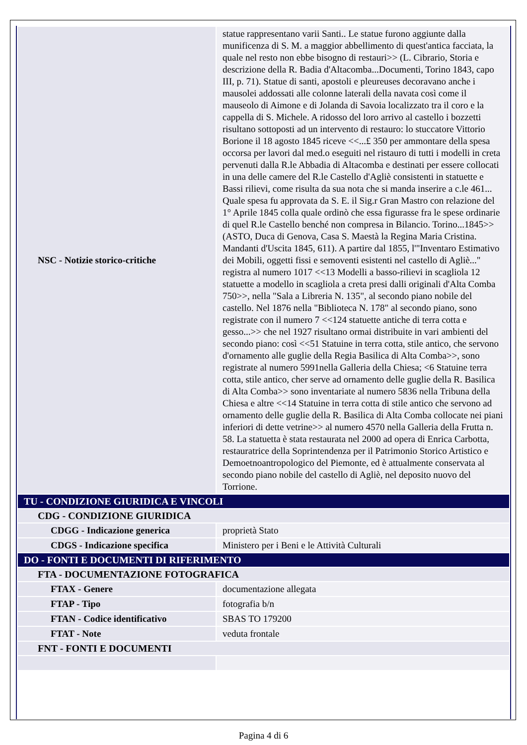| NSC - Notizie storico-critiche | statue rappresentano varii Santi.. Le statue furono aggiunte dalla munificenza di S. M. a maggior abbellimento di quest'antica facciata, la quale nel resto non ebbe bisogno di restauri>> (L. Cibrario, Storia e descrizione della R. Badia d'Altacomba...Documenti, Torino 1843, capo III, p. 71). Statue di santi, apostoli e pleureuses decoravano anche i mausolei addossati alle colonne laterali della navata così come il mauseolo di Aimone e di Jolanda di Savoia localizzato tra il coro e la cappella di S. Michele. A ridosso del loro arrivo al castello i bozzetti risultano sottoposti ad un intervento di restauro: lo stuccatore Vittorio Borione il 18 agosto 1845 riceve <<...£ 350 per ammontare della spesa occorsa per lavori dal med.o eseguiti nel ristauro di tutti i modelli in creta pervenuti dalla R.le Abbadia di Altacomba e destinati per essere collocati in una delle camere del R.le Castello d'Agliè consistenti in statuette e Bassi rilievi, come risulta da sua nota che si manda inserire a c.le 461... Quale spesa fu approvata da S. E. il Sig.r Gran Mastro con relazione del 1° Aprile 1845 colla quale ordinò che essa figurasse fra le spese ordinarie di quel R.le Castello benché non compresa in Bilancio. Torino...1845>> (ASTO, Duca di Genova, Casa S. Maestà la Regina Maria Cristina. Mandanti d'Uscita 1845, 611). A partire dal 1855, l'"Inventaro Estimativo dei Mobili, oggetti fissi e semoventi esistenti nel castello di Agliè..." registra al numero 1017 <<13 Modelli a basso-rilievi in scagliola 12 statuette a modello in scagliola a creta presi dalli originali d'Alta Comba 750>>, nella "Sala a Libreria N. 135", al secondo piano nobile del castello. Nel 1876 nella "Biblioteca N. 178" al secondo piano, sono registrate con il numero 7 <<124 statuette antiche di terra cotta e gesso...>> che nel 1927 risultano ormai distribuite in vari ambienti del secondo piano: così <<51 Statuine in terra cotta, stile antico, che servono d'ornamento alle guglie della Regia Basilica di Alta Comba>>, sono registrate al numero 5991nella Galleria della Chiesa; <6 Statuine terra cotta, stile antico, cher serve ad ornamento delle guglie della R. Basilica di Alta Comba>> sono inventariate al numero 5836 nella Tribuna della Chiesa e altre <<14 Statuine in terra cotta di stile antico che servono ad ornamento delle guglie della R. Basilica di Alta Comba collocate nei piani inferiori di dette vetrine>> al numero 4570 nella Galleria della Frutta n. 58. La statuetta è stata restaurata nel 2000 ad opera di Enrica Carbotta, restauratrice della Soprintendenza per il Patrimonio Storico Artistico e Demoetnoantropologico del Piemonte, ed è attualmente conservata al secondo piano nobile del castello di Agliè, nel deposito nuovo del Torrione. |
| TU - CONDIZIONE GIURIDICA E VINCOLI | |
| CDG - CONDIZIONE GIURIDICA | |
| CDGG - Indicazione generica | proprietà Stato |
| CDGS - Indicazione specifica | Ministero per i Beni e le Attività Culturali |
| DO - FONTI E DOCUMENTI DI RIFERIMENTO | |
| FTA - DOCUMENTAZIONE FOTOGRAFICA | |
| FTAX - Genere | documentazione allegata |
| FTAP - Tipo | fotografia b/n |
| FTAN - Codice identificativo | SBAS TO 179200 |
| FTAT - Note | veduta frontale |
| FNT - FONTI E DOCUMENTI | |
Pagina 4 di 6